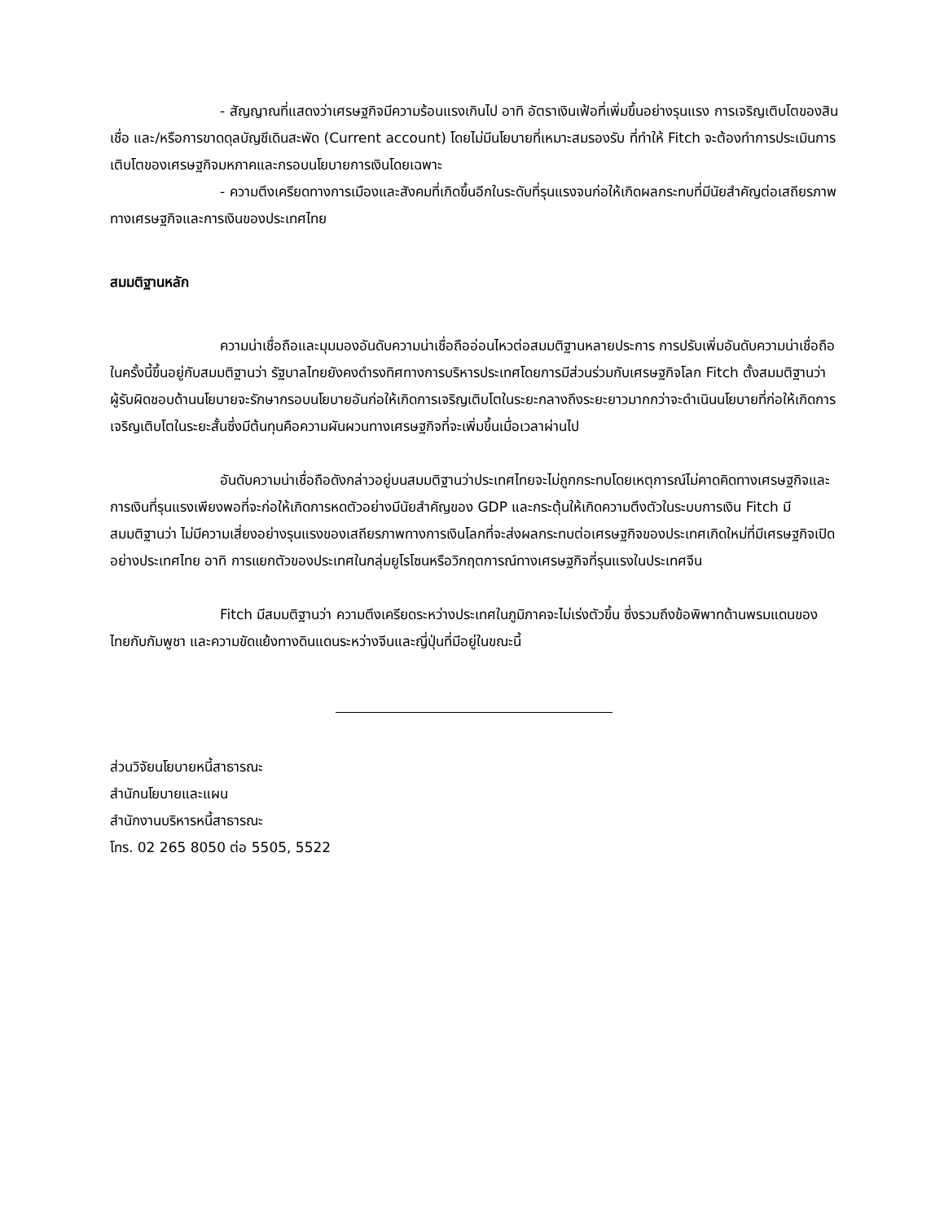- สัญญาณที่แสดงว่าเศรษฐกิจมีความร้อนแรงเกินไป อาทิ อัตราเงินเฟ้อที่เพิ่มขึ้นอย่างรุนแรง การเจริญเติบโตของสินเชื่อ และ/หรือการขาดดุลบัญชีเดินสะพัด (Current account) โดยไม่มีนโยบายที่เหมาะสมรองรับ ที่ทำให้ Fitch จะต้องทำการประเมินการเติบโตของเศรษฐกิจมหภาคและกรอบนโยบายการเงินโดยเฉพาะ
- ความตึงเครียดทางการเมืองและสังคมที่เกิดขึ้นอีกในระดับที่รุนแรงจนก่อให้เกิดผลกระทบที่มีนัยสำคัญต่อเสถียรภาพทางเศรษฐกิจและการเงินของประเทศไทย
สมมติฐานหลัก
ความน่าเชื่อถือและมุมมองอันดับความน่าเชื่อถืออ่อนไหวต่อสมมติฐานหลายประการ การปรับเพิ่มอันดับความน่าเชื่อถือในครั้งนี้ขึ้นอยู่กับสมมติฐานว่า รัฐบาลไทยยังคงดำรงทิศทางการบริหารประเทศโดยการมีส่วนร่วมกับเศรษฐกิจโลก Fitch ตั้งสมมติฐานว่า ผู้รับผิดชอบด้านนโยบายจะรักษากรอบนโยบายอันก่อให้เกิดการเจริญเติบโตในระยะกลางถึงระยะยาวมากกว่าจะดำเนินนโยบายที่ก่อให้เกิดการเจริญเติบโตในระยะสั้นซึ่งมีต้นทุนคือความผันผวนทางเศรษฐกิจที่จะเพิ่มขึ้นเมื่อเวลาผ่านไป
อันดับความน่าเชื่อถือดังกล่าวอยู่บนสมมติฐานว่าประเทศไทยจะไม่ถูกกระทบโดยเหตุการณ์ไม่คาดคิดทางเศรษฐกิจและการเงินที่รุนแรงเพียงพอที่จะก่อให้เกิดการหดตัวอย่างมีนัยสำคัญของ GDP และกระตุ้นให้เกิดความตึงตัวในระบบการเงิน Fitch มีสมมติฐานว่า ไม่มีความเสี่ยงอย่างรุนแรงของเสถียรภาพทางการเงินโลกที่จะส่งผลกระทบต่อเศรษฐกิจของประเทศเกิดใหม่ที่มีเศรษฐกิจเปิดอย่างประเทศไทย อาทิ การแยกตัวของประเทศในกลุ่มยูโรโซนหรือวิกฤตการณ์ทางเศรษฐกิจที่รุนแรงในประเทศจีน
Fitch มีสมมติฐานว่า ความตึงเครียดระหว่างประเทศในภูมิภาคจะไม่เร่งตัวขึ้น ซึ่งรวมถึงข้อพิพาทด้านพรมแดนของไทยกับกัมพูชา และความขัดแย้งทางดินแดนระหว่างจีนและญี่ปุ่นที่มีอยู่ในขณะนี้
ส่วนวิจัยนโยบายหนี้สาธารณะ
สำนักนโยบายและแผน
สำนักงานบริหารหนี้สาธารณะ
โทร. 02 265 8050 ต่อ 5505, 5522